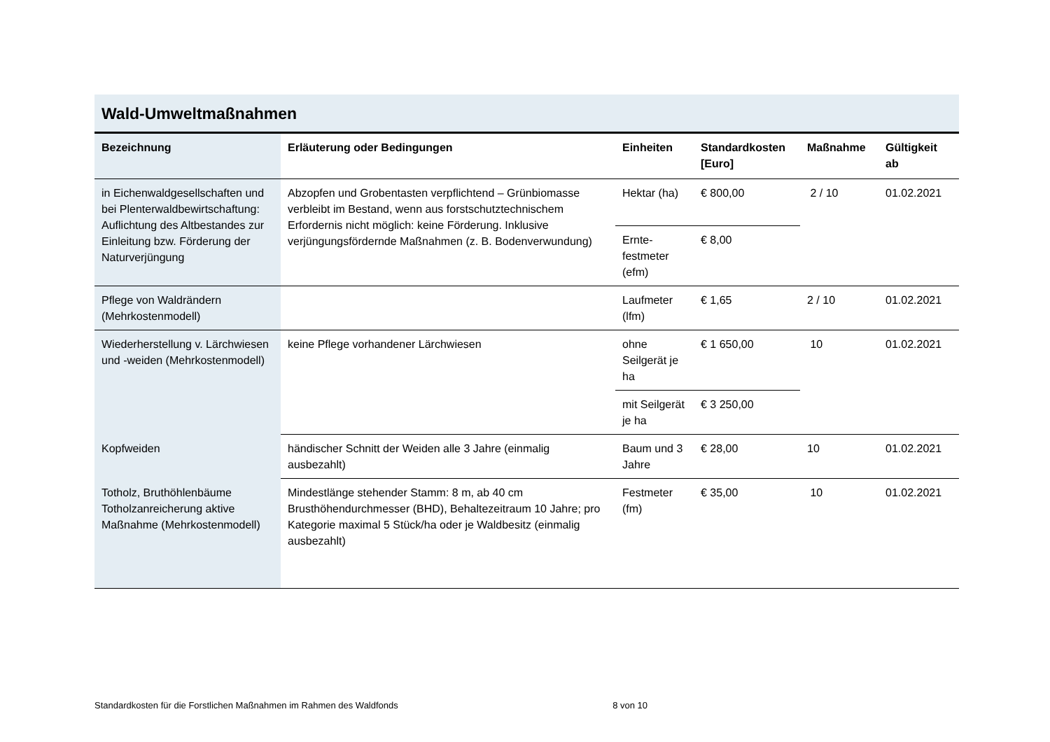Wald-Umweltmaßnahmen
| Bezeichnung | Erläuterung oder Bedingungen | Einheiten | Standardkosten [Euro] | Maßnahme | Gültigkeit ab |
| --- | --- | --- | --- | --- | --- |
| in Eichenwaldgesellschaften und bei Plenterwaldbewirtschaftung: Auflichtung des Altbestandes zur Einleitung bzw. Förderung der Naturverjüngung | Abzopfen und Grobentasten verpflichtend – Grünbiomasse verbleibt im Bestand, wenn aus forstschutztechnischem Erfordernis nicht möglich: keine Förderung. Inklusive verjüngungsfördernde Maßnahmen (z. B. Bodenverwundung) | Hektar (ha) | € 800,00 | 2 / 10 | 01.02.2021 |
| | | Ernte-festmeter (efm) | € 8,00 | | |
| Pflege von Waldrändern (Mehrkostenmodell) | | Laufmeter (lfm) | € 1,65 | 2 / 10 | 01.02.2021 |
| Wiederherstellung v. Lärchwiesen und -weiden (Mehrkostenmodell) | keine Pflege vorhandener Lärchwiesen | ohne Seilgerät je ha | € 1 650,00 | 10 | 01.02.2021 |
| | | mit Seilgerät je ha | € 3 250,00 | | |
| Kopfweiden | händischer Schnitt der Weiden alle 3 Jahre (einmalig ausbezahlt) | Baum und 3 Jahre | € 28,00 | 10 | 01.02.2021 |
| Totholz, Bruthöhlenbäume Totholzanreicherung aktive Maßnahme (Mehrkostenmodell) | Mindestlänge stehender Stamm: 8 m, ab 40 cm Brusthöhendurchmesser (BHD), Behaltezeitraum 10 Jahre; pro Kategorie maximal 5 Stück/ha oder je Waldbesitz (einmalig ausbezahlt) | Festmeter (fm) | € 35,00 | 10 | 01.02.2021 |
Standardkosten für die Forstlichen Maßnahmen im Rahmen des Waldfonds 8 von 10